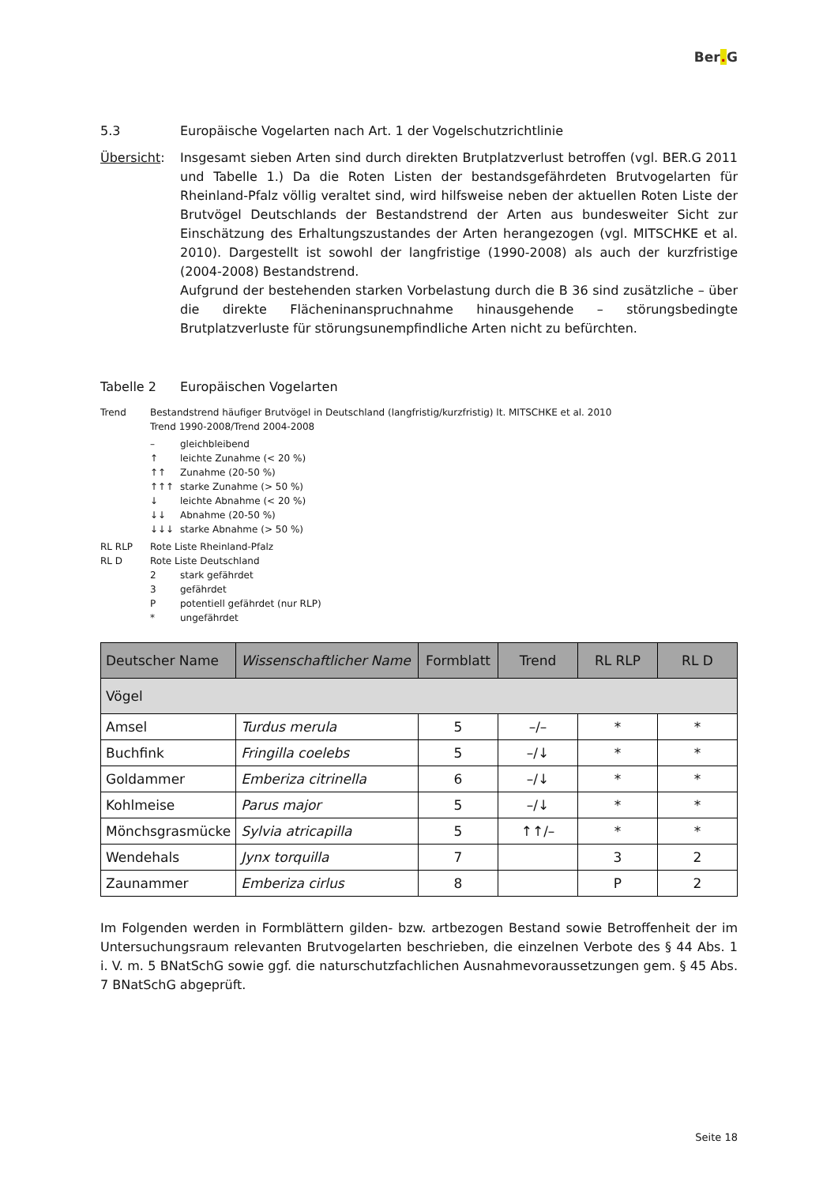Ber. G
5.3 Europäische Vogelarten nach Art. 1 der Vogelschutzrichtlinie
Übersicht: Insgesamt sieben Arten sind durch direkten Brutplatzverlust betroffen (vgl. BER.G 2011 und Tabelle 1.) Da die Roten Listen der bestandsgefährdeten Brutvogelarten für Rheinland-Pfalz völlig veraltet sind, wird hilfsweise neben der aktuellen Roten Liste der Brutvögel Deutschlands der Bestandstrend der Arten aus bundesweiter Sicht zur Einschätzung des Erhaltungszustandes der Arten herangezogen (vgl. MITSCHKE et al. 2010). Dargestellt ist sowohl der langfristige (1990-2008) als auch der kurzfristige (2004-2008) Bestandstrend.
Aufgrund der bestehenden starken Vorbelastung durch die B 36 sind zusätzliche – über die direkte Flächeninanspruchnahme hinausgehende – störungsbedingte Brutplatzverluste für störungsunempfindliche Arten nicht zu befürchten.
Tabelle 2 Europäischen Vogelarten
Trend Bestandstrend häufiger Brutvögel in Deutschland (langfristig/kurzfristig) lt. MITSCHKE et al. 2010
Trend 1990-2008/Trend 2004-2008
– gleichbleibend
↑ leichte Zunahme (< 20 %)
↑↑ Zunahme (20-50 %)
↑↑↑ starke Zunahme (> 50 %)
↓ leichte Abnahme (< 20 %)
↓↓ Abnahme (20-50 %)
↓↓↓ starke Abnahme (> 50 %)
RL RLP Rote Liste Rheinland-Pfalz
RL D Rote Liste Deutschland
2 stark gefährdet
3 gefährdet
P potentiell gefährdet (nur RLP)
* ungefährdet
| Deutscher Name | Wissenschaftlicher Name | Formblatt | Trend | RL RLP | RL D |
| --- | --- | --- | --- | --- | --- |
| Vögel | | | | | |
| Amsel | Turdus merula | 5 | –/– | * | * |
| Buchfink | Fringilla coelebs | 5 | –/↓ | * | * |
| Goldammer | Emberiza citrinella | 6 | –/↓ | * | * |
| Kohlmeise | Parus major | 5 | –/↓ | * | * |
| Mönchsgrasmücke | Sylvia atricapilla | 5 | ↑↑/– | * | * |
| Wendehals | Jynx torquilla | 7 | | 3 | 2 |
| Zaunammer | Emberiza cirlus | 8 | | P | 2 |
Im Folgenden werden in Formblättern gilden- bzw. artbezogen Bestand sowie Betroffenheit der im Untersuchungsraum relevanten Brutvogelarten beschrieben, die einzelnen Verbote des § 44 Abs. 1 i. V. m. 5 BNatSchG sowie ggf. die naturschutzfachlichen Ausnahmevoraussetzungen gem. § 45 Abs. 7 BNatSchG abgeprüft.
Seite 18